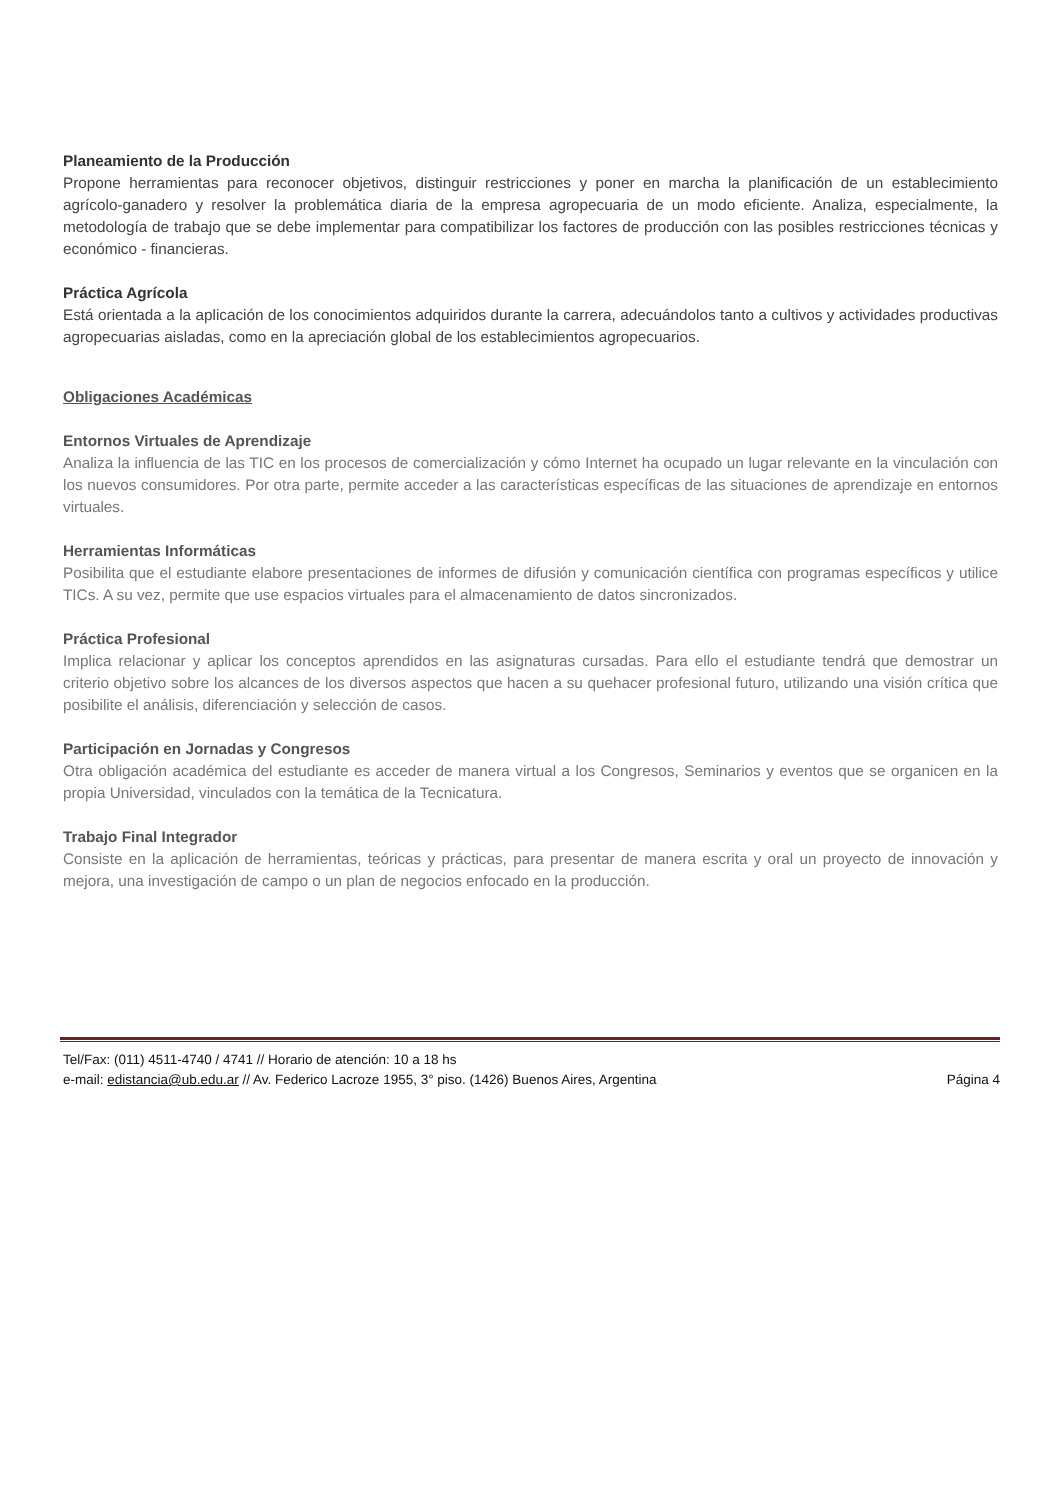Planeamiento de la Producción
Propone herramientas para reconocer objetivos, distinguir restricciones y poner en marcha la planificación de un establecimiento agrícolo-ganadero y resolver la problemática diaria de la empresa agropecuaria de un modo eficiente. Analiza, especialmente, la metodología de trabajo que se debe implementar para compatibilizar los factores de producción con las posibles restricciones técnicas y económico - financieras.
Práctica Agrícola
Está orientada a la aplicación de los conocimientos adquiridos durante la carrera, adecuándolos tanto a cultivos y actividades productivas agropecuarias aisladas, como en la apreciación global de los establecimientos agropecuarios.
Obligaciones Académicas
Entornos Virtuales de Aprendizaje
Analiza la influencia de las TIC en los procesos de comercialización y cómo Internet ha ocupado un lugar relevante en la vinculación con los nuevos consumidores. Por otra parte, permite acceder a las características específicas de las situaciones de aprendizaje en entornos virtuales.
Herramientas Informáticas
Posibilita que el estudiante elabore presentaciones de informes de difusión y comunicación científica con programas específicos y utilice TICs. A su vez, permite que use espacios virtuales para el almacenamiento de datos sincronizados.
Práctica Profesional
Implica relacionar y aplicar los conceptos aprendidos en las asignaturas cursadas. Para ello el estudiante tendrá que demostrar un criterio objetivo sobre los alcances de los diversos aspectos que hacen a su quehacer profesional futuro, utilizando una visión crítica que posibilite el análisis, diferenciación y selección de casos.
Participación en Jornadas y Congresos
Otra obligación académica del estudiante es acceder de manera virtual a los Congresos, Seminarios y eventos que se organicen en la propia Universidad, vinculados con la temática de la Tecnicatura.
Trabajo Final Integrador
Consiste en la aplicación de herramientas, teóricas y prácticas, para presentar de manera escrita y oral un proyecto de innovación y mejora, una investigación de campo o un plan de negocios enfocado en la producción.
Tel/Fax: (011) 4511-4740 / 4741 // Horario de atención: 10 a 18 hs
e-mail: edistancia@ub.edu.ar // Av. Federico Lacroze 1955, 3° piso. (1426) Buenos Aires, Argentina Página 4